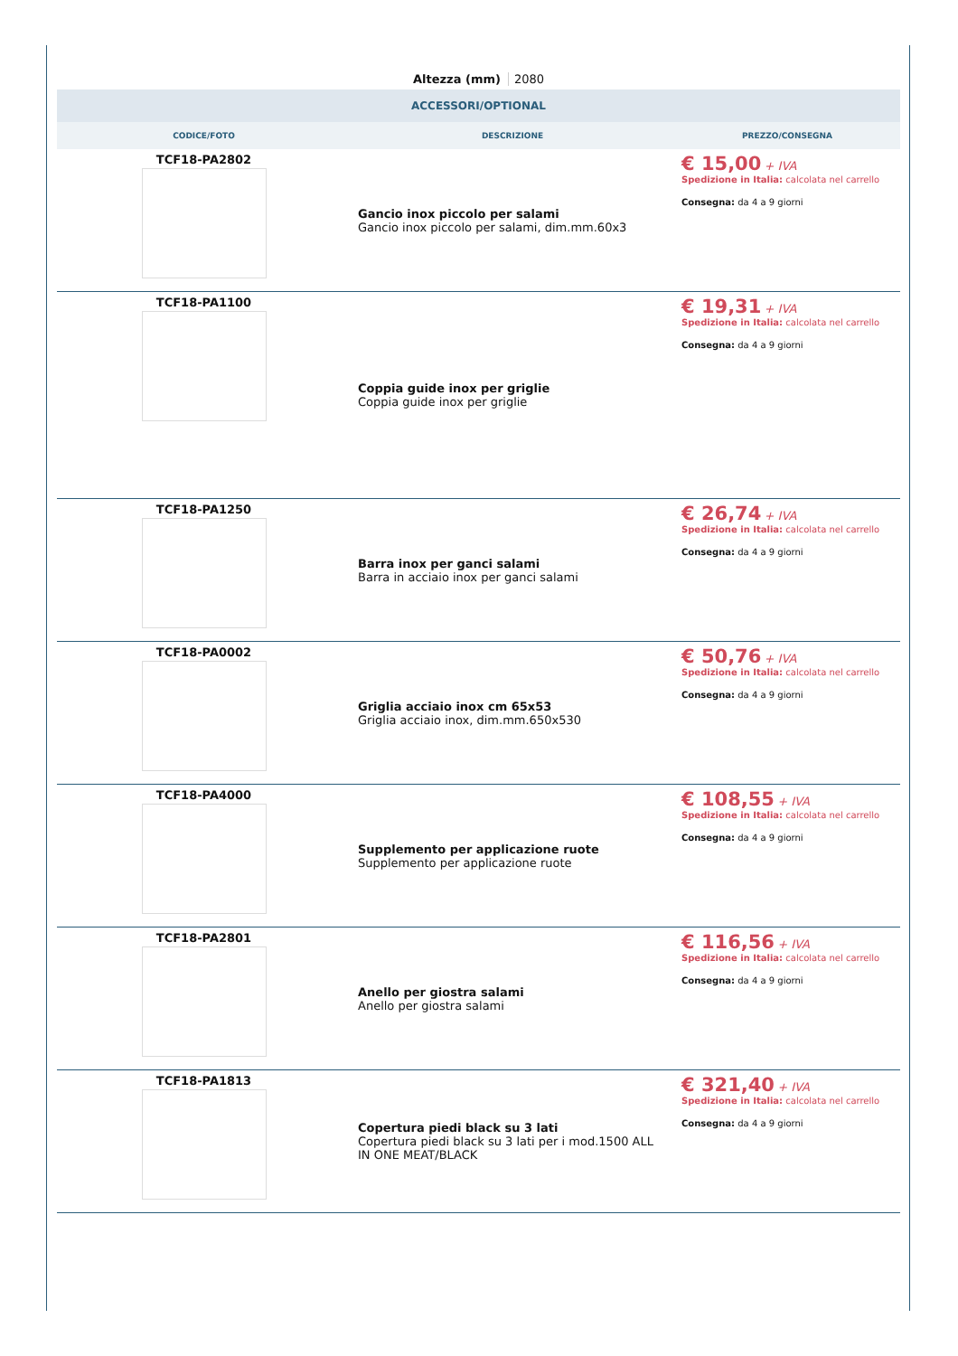Altezza (mm) 2080
ACCESSORI/OPTIONAL
| CODICE/FOTO | DESCRIZIONE | PREZZO/CONSEGNA |
| --- | --- | --- |
| TCF18-PA2802 | Gancio inox piccolo per salami Gancio inox piccolo per salami, dim.mm.60x3 | € 15,00 + IVA Spedizione in Italia: calcolata nel carrello Consegna: da 4 a 9 giorni |
| TCF18-PA1100 | Coppia guide inox per griglie Coppia guide inox per griglie | € 19,31 + IVA Spedizione in Italia: calcolata nel carrello Consegna: da 4 a 9 giorni |
| TCF18-PA1250 | Barra inox per ganci salami Barra in acciaio inox per ganci salami | € 26,74 + IVA Spedizione in Italia: calcolata nel carrello Consegna: da 4 a 9 giorni |
| TCF18-PA0002 | Griglia acciaio inox cm 65x53 Griglia acciaio inox, dim.mm.650x530 | € 50,76 + IVA Spedizione in Italia: calcolata nel carrello Consegna: da 4 a 9 giorni |
| TCF18-PA4000 | Supplemento per applicazione ruote Supplemento per applicazione ruote | € 108,55 + IVA Spedizione in Italia: calcolata nel carrello Consegna: da 4 a 9 giorni |
| TCF18-PA2801 | Anello per giostra salami Anello per giostra salami | € 116,56 + IVA Spedizione in Italia: calcolata nel carrello Consegna: da 4 a 9 giorni |
| TCF18-PA1813 | Copertura piedi black su 3 lati Copertura piedi black su 3 lati per i mod.1500 ALL IN ONE MEAT/BLACK | € 321,40 + IVA Spedizione in Italia: calcolata nel carrello Consegna: da 4 a 9 giorni |